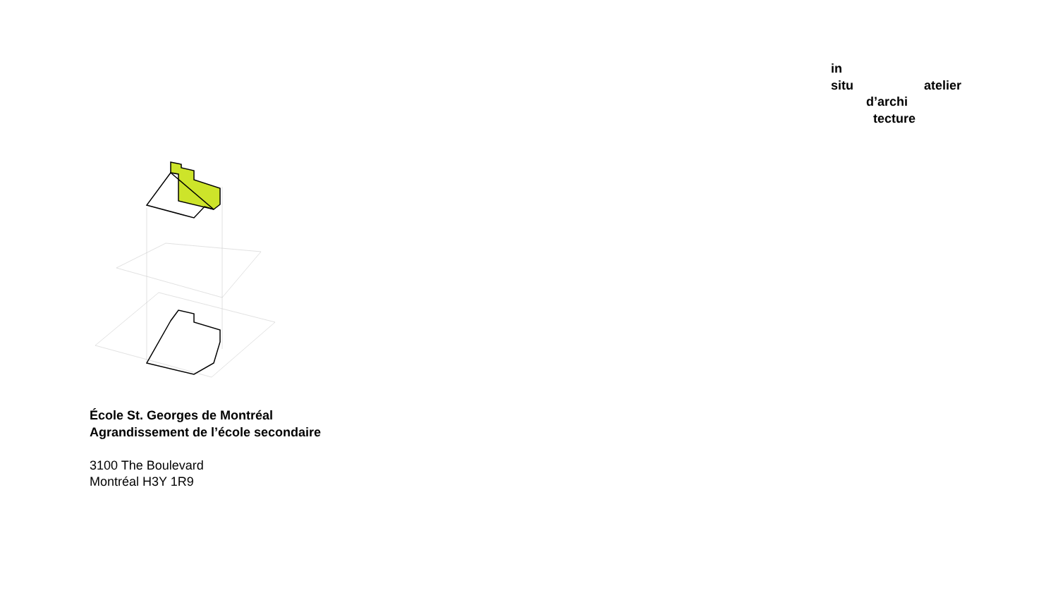in
situ atelier
d’archi
tecture
École St. Georges de Montréal
Agrandissement de l’école secondaire
3100 The Boulevard
Montréal H3Y 1R9